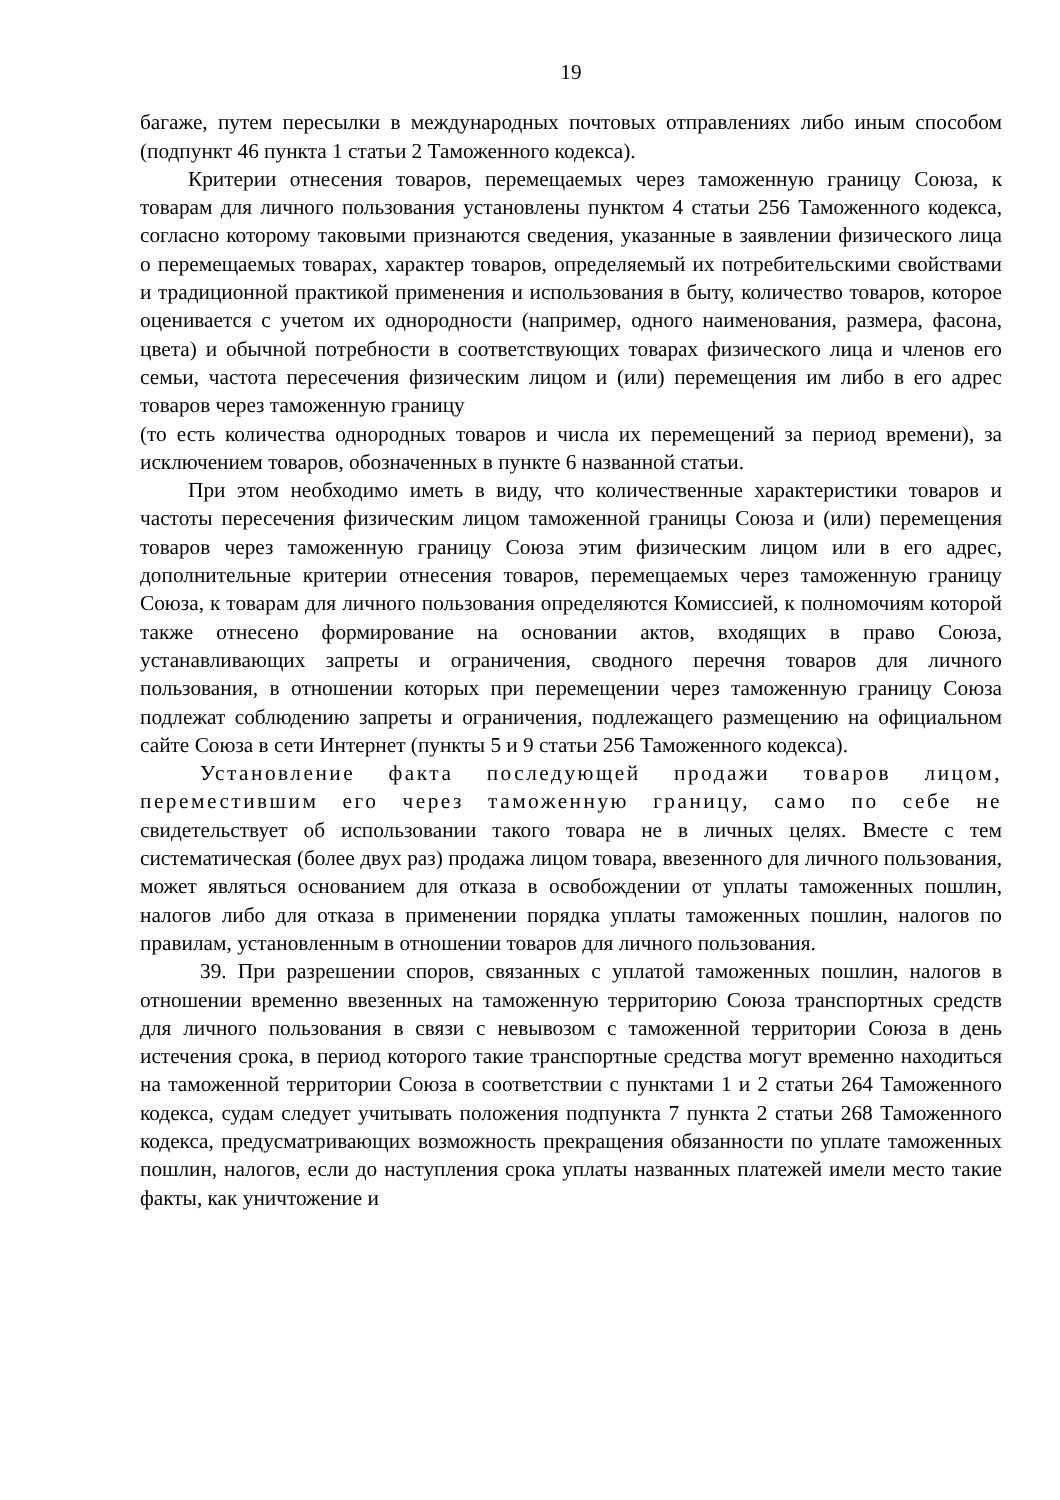19
багаже, путем пересылки в международных почтовых отправлениях либо иным способом (подпункт 46 пункта 1 статьи 2 Таможенного кодекса).
Критерии отнесения товаров, перемещаемых через таможенную границу Союза, к товарам для личного пользования установлены пунктом 4 статьи 256 Таможенного кодекса, согласно которому таковыми признаются сведения, указанные в заявлении физического лица о перемещаемых товарах, характер товаров, определяемый их потребительскими свойствами и традиционной практикой применения и использования в быту, количество товаров, которое оценивается с учетом их однородности (например, одного наименования, размера, фасона, цвета) и обычной потребности в соответствующих товарах физического лица и членов его семьи, частота пересечения физическим лицом и (или) перемещения им либо в его адрес товаров через таможенную границу
(то есть количества однородных товаров и числа их перемещений за период времени), за исключением товаров, обозначенных в пункте 6 названной статьи.
При этом необходимо иметь в виду, что количественные характеристики товаров и частоты пересечения физическим лицом таможенной границы Союза и (или) перемещения товаров через таможенную границу Союза этим физическим лицом или в его адрес, дополнительные критерии отнесения товаров, перемещаемых через таможенную границу Союза, к товарам для личного пользования определяются Комиссией, к полномочиям которой также отнесено формирование на основании актов, входящих в право Союза, устанавливающих запреты и ограничения, сводного перечня товаров для личного пользования, в отношении которых при перемещении через таможенную границу Союза подлежат соблюдению запреты и ограничения, подлежащего размещению на официальном сайте Союза в сети Интернет (пункты 5 и 9 статьи 256 Таможенного кодекса).
Установление факта последующей продажи товаров лицом, переместившим его через таможенную границу, само по себе не свидетельствует об использовании такого товара не в личных целях. Вместе с тем систематическая (более двух раз) продажа лицом товара, ввезенного для личного пользования, может являться основанием для отказа в освобождении от уплаты таможенных пошлин, налогов либо для отказа в применении порядка уплаты таможенных пошлин, налогов по правилам, установленным в отношении товаров для личного пользования.
39. При разрешении споров, связанных с уплатой таможенных пошлин, налогов в отношении временно ввезенных на таможенную территорию Союза транспортных средств для личного пользования в связи с невывозом с таможенной территории Союза в день истечения срока, в период которого такие транспортные средства могут временно находиться на таможенной территории Союза в соответствии с пунктами 1 и 2 статьи 264 Таможенного кодекса, судам следует учитывать положения подпункта 7 пункта 2 статьи 268 Таможенного кодекса, предусматривающих возможность прекращения обязанности по уплате таможенных пошлин, налогов, если до наступления срока уплаты названных платежей имели место такие факты, как уничтожение и